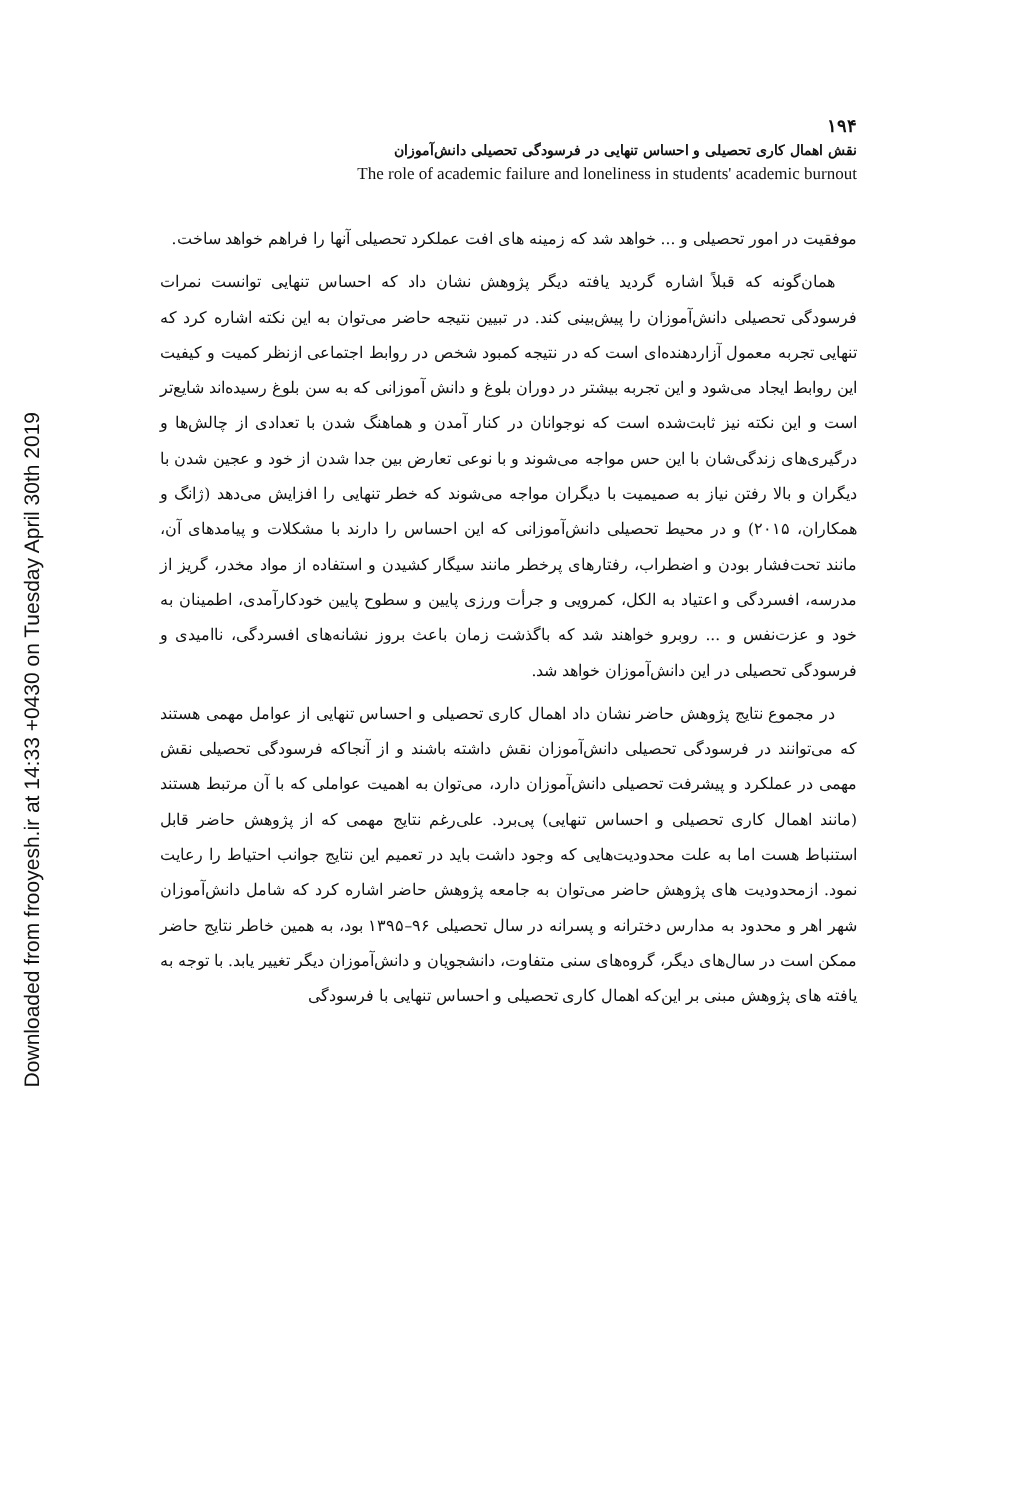Downloaded from frooyesh.ir at 14:33 +0430 on Tuesday April 30th 2019
۱۹۴
نقش اهمال کاری تحصیلی و احساس تنهایی در فرسودگی تحصیلی دانش‌آموزان
The role of academic failure and loneliness in students' academic burnout
موفقیت در امور تحصیلی و ... خواهد شد که زمینه های افت عملکرد تحصیلی آنها را فراهم خواهد ساخت.
همان‌گونه که قبلاً اشاره گردید یافته دیگر پژوهش نشان داد که احساس تنهایی توانست نمرات فرسودگی تحصیلی دانش‌آموزان را پیش‌بینی کند. در تبیین نتیجه حاضر می‌توان به این نکته اشاره کرد که تنهایی تجربه معمول آزاردهنده‌ای است که در نتیجه کمبود شخص در روابط اجتماعی ازنظر کمیت و کیفیت این روابط ایجاد می‌شود و این تجربه بیشتر در دوران بلوغ و دانش آموزانی که به سن بلوغ رسیده‌اند شایع‌تر است و این نکته نیز ثابت‌شده است که نوجوانان در کنار آمدن و هماهنگ شدن با تعدادی از چالش‌ها و درگیری‌های زندگی‌شان با این حس مواجه می‌شوند و با نوعی تعارض بین جدا شدن از خود و عجین شدن با دیگران و بالا رفتن نیاز به صمیمیت با دیگران مواجه می‌شوند که خطر تنهایی را افزایش می‌دهد (ژانگ و همکاران، ۲۰۱۵) و در محیط تحصیلی دانش‌آموزانی که این احساس را دارند با مشکلات و پیامدهای آن، مانند تحت‌فشار بودن و اضطراب، رفتارهای پرخطر مانند سیگار کشیدن و استفاده از مواد مخدر، گریز از مدرسه، افسردگی و اعتیاد به الکل، کمرویی و جرأت ورزی پایین و سطوح پایین خودکارآمدی، اطمینان به خود و عزت‌نفس و ... روبرو خواهند شد که باگذشت زمان باعث بروز نشانه‌های افسردگی، ناامیدی و فرسودگی تحصیلی در این دانش‌آموزان خواهد شد.
در مجموع نتایج پژوهش حاضر نشان داد اهمال کاری تحصیلی و احساس تنهایی از عوامل مهمی هستند که می‌توانند در فرسودگی تحصیلی دانش‌آموزان نقش داشته باشند و از آنجاکه فرسودگی تحصیلی نقش مهمی در عملکرد و پیشرفت تحصیلی دانش‌آموزان دارد، می‌توان به اهمیت عواملی که با آن مرتبط هستند (مانند اهمال کاری تحصیلی و احساس تنهایی) پی‌برد. علی‌رغم نتایج مهمی که از پژوهش حاضر قابل استنباط هست اما به علت محدودیت‌هایی که وجود داشت باید در تعمیم این نتایج جوانب احتیاط را رعایت نمود. ازمحدودیت های پژوهش حاضر می‌توان به جامعه پژوهش حاضر اشاره کرد که شامل دانش‌آموزان شهر اهر و محدود به مدارس دخترانه و پسرانه در سال تحصیلی ۹۶–۱۳۹۵ بود، به همین خاطر نتایج حاضر ممکن است در سال‌های دیگر، گروه‌های سنی متفاوت، دانشجویان و دانش‌آموزان دیگر تغییر یابد. با توجه به یافته های پژوهش مبنی بر این‌که اهمال کاری تحصیلی و احساس تنهایی با فرسودگی